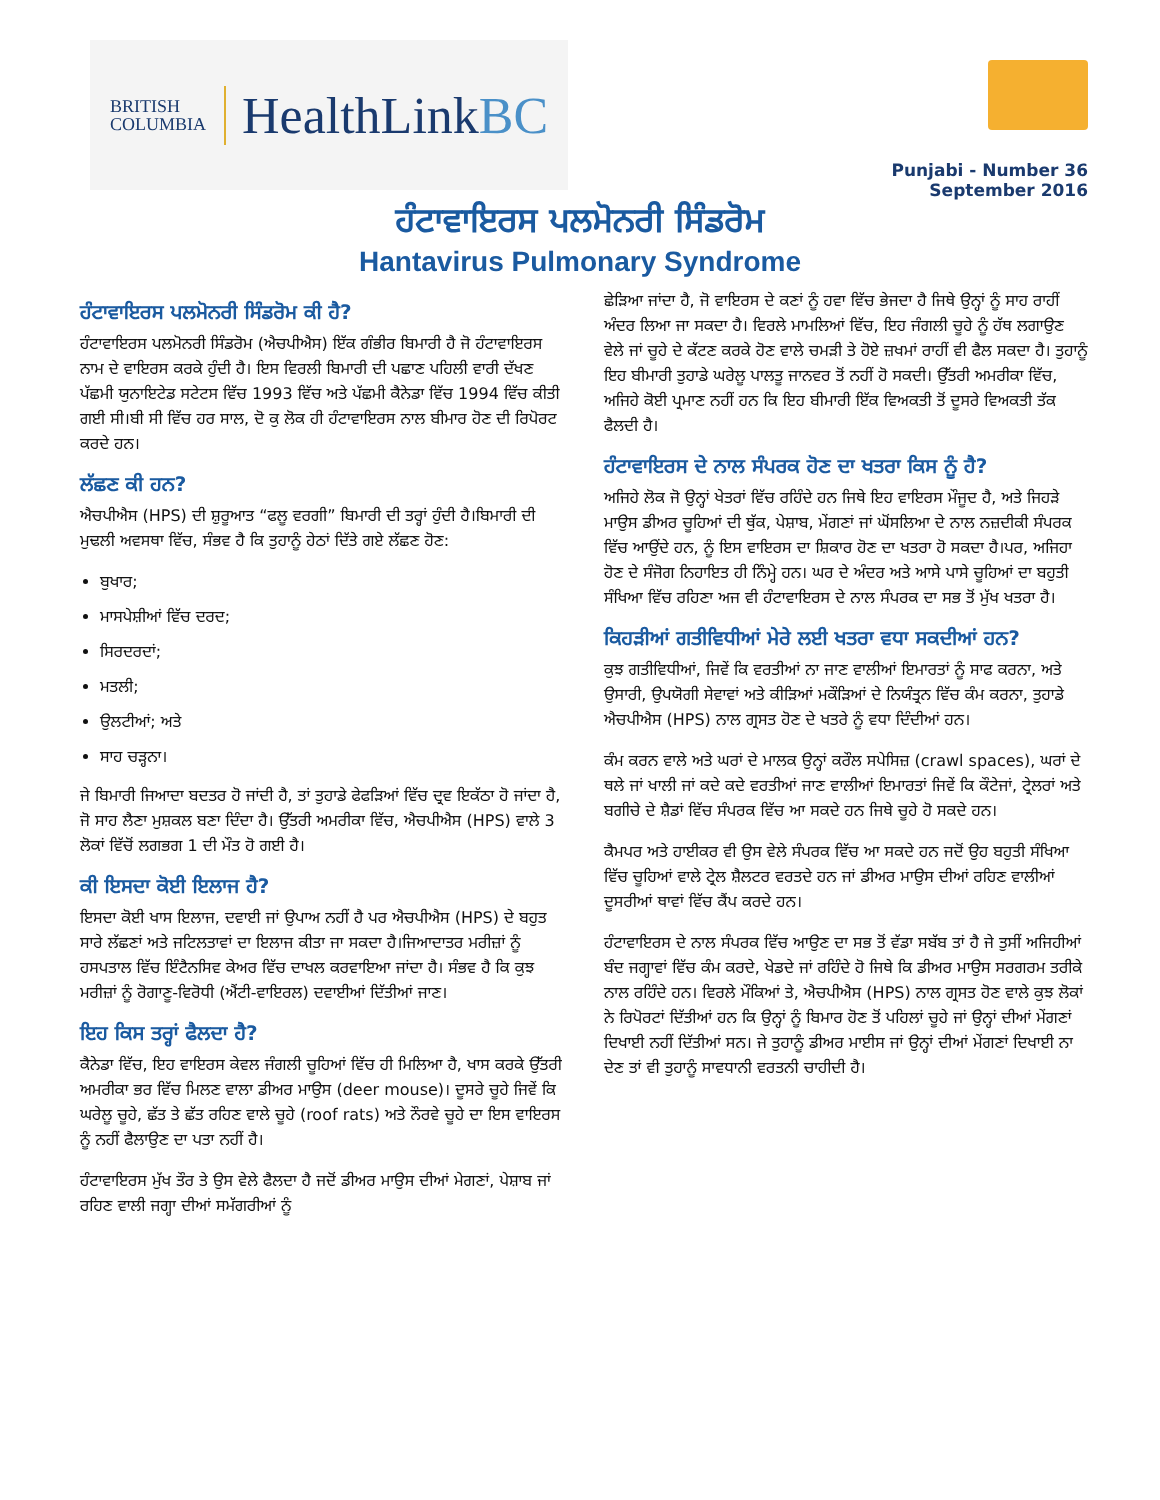BRITISH
COLUMBIA
HealthLinkBC
Punjabi - Number 36
September 2016
ਹੰਟਾਵਾਇਰਸ ਪਲਮੋਨਰੀ ਸਿੰਡਰੋਮ
Hantavirus Pulmonary Syndrome
ਹੰਟਾਵਾਇਰਸ ਪਲਮੋਨਰੀ ਸਿੰਡਰੋਮ ਕੀ ਹੈ?
ਹੰਟਾਵਾਇਰਸ ਪਲਮੋਨਰੀ ਸਿੰਡਰੋਮ (ਐਚਪੀਐਸ) ਇੱਕ ਗੰਭੀਰ ਬਿਮਾਰੀ ਹੈ ਜੋ ਹੰਟਾਵਾਇਰਸ ਨਾਮ ਦੇ ਵਾਇਰਸ ਕਰਕੇ ਹੁੰਦੀ ਹੈ। ਇਸ ਵਿਰਲੀ ਬਿਮਾਰੀ ਦੀ ਪਛਾਣ ਪਹਿਲੀ ਵਾਰੀ ਦੱਖਣ ਪੱਛਮੀ ਯੁਨਾਇਟੇਡ ਸਟੇਟਸ ਵਿੱਚ 1993 ਵਿੱਚ ਅਤੇ ਪੱਛਮੀ ਕੈਨੇਡਾ ਵਿੱਚ 1994 ਵਿੱਚ ਕੀਤੀ ਗਈ ਸੀ।ਬੀ ਸੀ ਵਿੱਚ ਹਰ ਸਾਲ, ਦੋ ਕੁ ਲੋਕ ਹੀ ਹੰਟਾਵਾਇਰਸ ਨਾਲ ਬੀਮਾਰ ਹੋਣ ਦੀ ਰਿਪੋਰਟ ਕਰਦੇ ਹਨ।
ਲੱਛਣ ਕੀ ਹਨ?
ਐਚਪੀਐਸ (HPS) ਦੀ ਸ਼ੁਰੂਆਤ “ਫਲੂ ਵਰਗੀ” ਬਿਮਾਰੀ ਦੀ ਤਰ੍ਹਾਂ ਹੁੰਦੀ ਹੈ।ਬਿਮਾਰੀ ਦੀ ਮੁਢਲੀ ਅਵਸਥਾ ਵਿੱਚ, ਸੰਭਵ ਹੈ ਕਿ ਤੁਹਾਨੂੰ ਹੇਠਾਂ ਦਿੱਤੇ ਗਏ ਲੱਛਣ ਹੋਣ:
ਬੁਖਾਰ;
ਮਾਸਪੇਸ਼ੀਆਂ ਵਿੱਚ ਦਰਦ;
ਸਿਰਦਰਦਾਂ;
ਮਤਲੀ;
ਉਲਟੀਆਂ; ਅਤੇ
ਸਾਹ ਚੜ੍ਹਨਾ।
ਜੇ ਬਿਮਾਰੀ ਜਿਆਦਾ ਬਦਤਰ ਹੋ ਜਾਂਦੀ ਹੈ, ਤਾਂ ਤੁਹਾਡੇ ਫੇਫੜਿਆਂ ਵਿੱਚ ਦ੍ਰਵ ਇਕੱਠਾ ਹੋ ਜਾਂਦਾ ਹੈ, ਜੋ ਸਾਹ ਲੈਣਾ ਮੁਸ਼ਕਲ ਬਣਾ ਦਿੰਦਾ ਹੈ। ਉੱਤਰੀ ਅਮਰੀਕਾ ਵਿੱਚ, ਐਚਪੀਐਸ (HPS) ਵਾਲੇ 3 ਲੋਕਾਂ ਵਿੱਚੋਂ ਲਗਭਗ 1 ਦੀ ਮੌਤ ਹੋ ਗਈ ਹੈ।
ਕੀ ਇਸਦਾ ਕੋਈ ਇਲਾਜ ਹੈ?
ਇਸਦਾ ਕੋਈ ਖਾਸ ਇਲਾਜ, ਦਵਾਈ ਜਾਂ ਉਪਾਅ ਨਹੀਂ ਹੈ ਪਰ ਐਚਪੀਐਸ (HPS) ਦੇ ਬਹੁਤ ਸਾਰੇ ਲੱਛਣਾਂ ਅਤੇ ਜਟਿਲਤਾਵਾਂ ਦਾ ਇਲਾਜ ਕੀਤਾ ਜਾ ਸਕਦਾ ਹੈ।ਜਿਆਦਾਤਰ ਮਰੀਜ਼ਾਂ ਨੂੰ ਹਸਪਤਾਲ ਵਿੱਚ ਇੰਟੈਨਸਿਵ ਕੇਅਰ ਵਿੱਚ ਦਾਖਲ ਕਰਵਾਇਆ ਜਾਂਦਾ ਹੈ। ਸੰਭਵ ਹੈ ਕਿ ਕੁਝ ਮਰੀਜ਼ਾਂ ਨੂੰ ਰੋਗਾਣੂ-ਵਿਰੋਧੀ (ਐਂਟੀ-ਵਾਇਰਲ) ਦਵਾਈਆਂ ਦਿੱਤੀਆਂ ਜਾਣ।
ਇਹ ਕਿਸ ਤਰ੍ਹਾਂ ਫੈਲਦਾ ਹੈ?
ਕੈਨੇਡਾ ਵਿੱਚ, ਇਹ ਵਾਇਰਸ ਕੇਵਲ ਜੰਗਲੀ ਚੂਹਿਆਂ ਵਿੱਚ ਹੀ ਮਿਲਿਆ ਹੈ, ਖਾਸ ਕਰਕੇ ਉੱਤਰੀ ਅਮਰੀਕਾ ਭਰ ਵਿੱਚ ਮਿਲਣ ਵਾਲਾ ਡੀਅਰ ਮਾਉਸ (deer mouse)। ਦੂਸਰੇ ਚੂਹੇ ਜਿਵੇਂ ਕਿ ਘਰੇਲੂ ਚੂਹੇ, ਛੱਤ ਤੇ ਛੱਤ ਰਹਿਣ ਵਾਲੇ ਚੂਹੇ (roof rats) ਅਤੇ ਨੌਰਵੇ ਚੂਹੇ ਦਾ ਇਸ ਵਾਇਰਸ ਨੂੰ ਨਹੀਂ ਫੈਲਾਉਣ ਦਾ ਪਤਾ ਨਹੀਂ ਹੈ।
ਹੰਟਾਵਾਇਰਸ ਮੁੱਖ ਤੌਰ ਤੇ ਉਸ ਵੇਲੇ ਫੈਲਦਾ ਹੈ ਜਦੋਂ ਡੀਅਰ ਮਾਉਸ ਦੀਆਂ ਮੇਗਣਾਂ, ਪੇਸ਼ਾਬ ਜਾਂ ਰਹਿਣ ਵਾਲੀ ਜਗ੍ਹਾ ਦੀਆਂ ਸਮੱਗਰੀਆਂ ਨੂੰ
ਛੇੜਿਆ ਜਾਂਦਾ ਹੈ, ਜੋ ਵਾਇਰਸ ਦੇ ਕਣਾਂ ਨੂੰ ਹਵਾ ਵਿੱਚ ਭੇਜਦਾ ਹੈ ਜਿਥੇ ਉਨ੍ਹਾਂ ਨੂੰ ਸਾਹ ਰਾਹੀਂ ਅੰਦਰ ਲਿਆ ਜਾ ਸਕਦਾ ਹੈ। ਵਿਰਲੇ ਮਾਮਲਿਆਂ ਵਿੱਚ, ਇਹ ਜੰਗਲੀ ਚੂਹੇ ਨੂੰ ਹੱਥ ਲਗਾਉਣ ਵੇਲੇ ਜਾਂ ਚੂਹੇ ਦੇ ਕੱਟਣ ਕਰਕੇ ਹੋਣ ਵਾਲੇ ਚਮੜੀ ਤੇ ਹੋਏ ਜ਼ਖਮਾਂ ਰਾਹੀਂ ਵੀ ਫੈਲ ਸਕਦਾ ਹੈ। ਤੁਹਾਨੂੰ ਇਹ ਬੀਮਾਰੀ ਤੁਹਾਡੇ ਘਰੇਲੂ ਪਾਲਤੂ ਜਾਨਵਰ ਤੋਂ ਨਹੀਂ ਹੋ ਸਕਦੀ। ਉੱਤਰੀ ਅਮਰੀਕਾ ਵਿੱਚ, ਅਜਿਹੇ ਕੋਈ ਪ੍ਰਮਾਣ ਨਹੀਂ ਹਨ ਕਿ ਇਹ ਬੀਮਾਰੀ ਇੱਕ ਵਿਅਕਤੀ ਤੋਂ ਦੂਸਰੇ ਵਿਅਕਤੀ ਤੱਕ ਫੈਲਦੀ ਹੈ।
ਹੰਟਾਵਾਇਰਸ ਦੇ ਨਾਲ ਸੰਪਰਕ ਹੋਣ ਦਾ ਖਤਰਾ ਕਿਸ ਨੂੰ ਹੈ?
ਅਜਿਹੇ ਲੋਕ ਜੋ ਉਨ੍ਹਾਂ ਖੇਤਰਾਂ ਵਿੱਚ ਰਹਿੰਦੇ ਹਨ ਜਿਥੇ ਇਹ ਵਾਇਰਸ ਮੌਜੂਦ ਹੈ, ਅਤੇ ਜਿਹੜੇ ਮਾਉਸ ਡੀਅਰ ਚੂਹਿਆਂ ਦੀ ਥੁੱਕ, ਪੇਸ਼ਾਬ, ਮੇਂਗਣਾਂ ਜਾਂ ਘੋਂਸਲਿਆ ਦੇ ਨਾਲ ਨਜ਼ਦੀਕੀ ਸੰਪਰਕ ਵਿੱਚ ਆਉਂਦੇ ਹਨ, ਨੂੰ ਇਸ ਵਾਇਰਸ ਦਾ ਸ਼ਿਕਾਰ ਹੋਣ ਦਾ ਖਤਰਾ ਹੋ ਸਕਦਾ ਹੈ।ਪਰ, ਅਜਿਹਾ ਹੋਣ ਦੇ ਸੰਜੋਗ ਨਿਹਾਇਤ ਹੀ ਨਿੰਮ੍ਹੇ ਹਨ। ਘਰ ਦੇ ਅੰਦਰ ਅਤੇ ਆਸੇ ਪਾਸੇ ਚੂਹਿਆਂ ਦਾ ਬਹੁਤੀ ਸੰਖਿਆ ਵਿੱਚ ਰਹਿਣਾ ਅਜ ਵੀ ਹੰਟਾਵਾਇਰਸ ਦੇ ਨਾਲ ਸੰਪਰਕ ਦਾ ਸਭ ਤੋਂ ਮੁੱਖ ਖਤਰਾ ਹੈ।
ਕਿਹੜੀਆਂ ਗਤੀਵਿਧੀਆਂ ਮੇਰੇ ਲਈ ਖਤਰਾ ਵਧਾ ਸਕਦੀਆਂ ਹਨ?
ਕੁਝ ਗਤੀਵਿਧੀਆਂ, ਜਿਵੇਂ ਕਿ ਵਰਤੀਆਂ ਨਾ ਜਾਣ ਵਾਲੀਆਂ ਇਮਾਰਤਾਂ ਨੂੰ ਸਾਫ ਕਰਨਾ, ਅਤੇ ਉਸਾਰੀ, ਉਪਯੋਗੀ ਸੇਵਾਵਾਂ ਅਤੇ ਕੀੜਿਆਂ ਮਕੌੜਿਆਂ ਦੇ ਨਿਯੰਤ੍ਰਨ ਵਿੱਚ ਕੰਮ ਕਰਨਾ, ਤੁਹਾਡੇ ਐਚਪੀਐਸ (HPS) ਨਾਲ ਗ੍ਰਸਤ ਹੋਣ ਦੇ ਖਤਰੇ ਨੂੰ ਵਧਾ ਦਿੰਦੀਆਂ ਹਨ।
ਕੰਮ ਕਰਨ ਵਾਲੇ ਅਤੇ ਘਰਾਂ ਦੇ ਮਾਲਕ ਉਨ੍ਹਾਂ ਕਰੌਲ ਸਪੇਸਿਜ਼ (crawl spaces), ਘਰਾਂ ਦੇ ਥਲੇ ਜਾਂ ਖਾਲੀ ਜਾਂ ਕਦੇ ਕਦੇ ਵਰਤੀਆਂ ਜਾਣ ਵਾਲੀਆਂ ਇਮਾਰਤਾਂ ਜਿਵੇਂ ਕਿ ਕੌਟੇਜਾਂ, ਟ੍ਰੇਲਰਾਂ ਅਤੇ ਬਗੀਚੇ ਦੇ ਸ਼ੈਡਾਂ ਵਿੱਚ ਸੰਪਰਕ ਵਿੱਚ ਆ ਸਕਦੇ ਹਨ ਜਿਥੇ ਚੂਹੇ ਹੋ ਸਕਦੇ ਹਨ।
ਕੈਮਪਰ ਅਤੇ ਹਾਈਕਰ ਵੀ ਉਸ ਵੇਲੇ ਸੰਪਰਕ ਵਿੱਚ ਆ ਸਕਦੇ ਹਨ ਜਦੋਂ ਉਹ ਬਹੁਤੀ ਸੰਖਿਆ ਵਿੱਚ ਚੂਹਿਆਂ ਵਾਲੇ ਟ੍ਰੇਲ ਸ਼ੈਲਟਰ ਵਰਤਦੇ ਹਨ ਜਾਂ ਡੀਅਰ ਮਾਉਸ ਦੀਆਂ ਰਹਿਣ ਵਾਲੀਆਂ ਦੂਸਰੀਆਂ ਥਾਵਾਂ ਵਿੱਚ ਕੈਂਪ ਕਰਦੇ ਹਨ।
ਹੰਟਾਵਾਇਰਸ ਦੇ ਨਾਲ ਸੰਪਰਕ ਵਿੱਚ ਆਉਣ ਦਾ ਸਭ ਤੋਂ ਵੱਡਾ ਸਬੱਬ ਤਾਂ ਹੈ ਜੇ ਤੁਸੀਂ ਅਜਿਹੀਆਂ ਬੰਦ ਜਗ੍ਹਾਵਾਂ ਵਿੱਚ ਕੰਮ ਕਰਦੇ, ਖੇਡਦੇ ਜਾਂ ਰਹਿੰਦੇ ਹੋ ਜਿਥੇ ਕਿ ਡੀਅਰ ਮਾਉਸ ਸਰਗਰਮ ਤਰੀਕੇ ਨਾਲ ਰਹਿੰਦੇ ਹਨ। ਵਿਰਲੇ ਮੌਕਿਆਂ ਤੇ, ਐਚਪੀਐਸ (HPS) ਨਾਲ ਗ੍ਰਸਤ ਹੋਣ ਵਾਲੇ ਕੁਝ ਲੋਕਾਂ ਨੇ ਰਿਪੋਰਟਾਂ ਦਿੱਤੀਆਂ ਹਨ ਕਿ ਉਨ੍ਹਾਂ ਨੂੰ ਬਿਮਾਰ ਹੋਣ ਤੋਂ ਪਹਿਲਾਂ ਚੂਹੇ ਜਾਂ ਉਨ੍ਹਾਂ ਦੀਆਂ ਮੇਂਗਣਾਂ ਦਿਖਾਈ ਨਹੀਂ ਦਿੱਤੀਆਂ ਸਨ। ਜੇ ਤੁਹਾਨੂੰ ਡੀਅਰ ਮਾਈਸ ਜਾਂ ਉਨ੍ਹਾਂ ਦੀਆਂ ਮੇਂਗਣਾਂ ਦਿਖਾਈ ਨਾ ਦੇਣ ਤਾਂ ਵੀ ਤੁਹਾਨੂੰ ਸਾਵਧਾਨੀ ਵਰਤਨੀ ਚਾਹੀਦੀ ਹੈ।